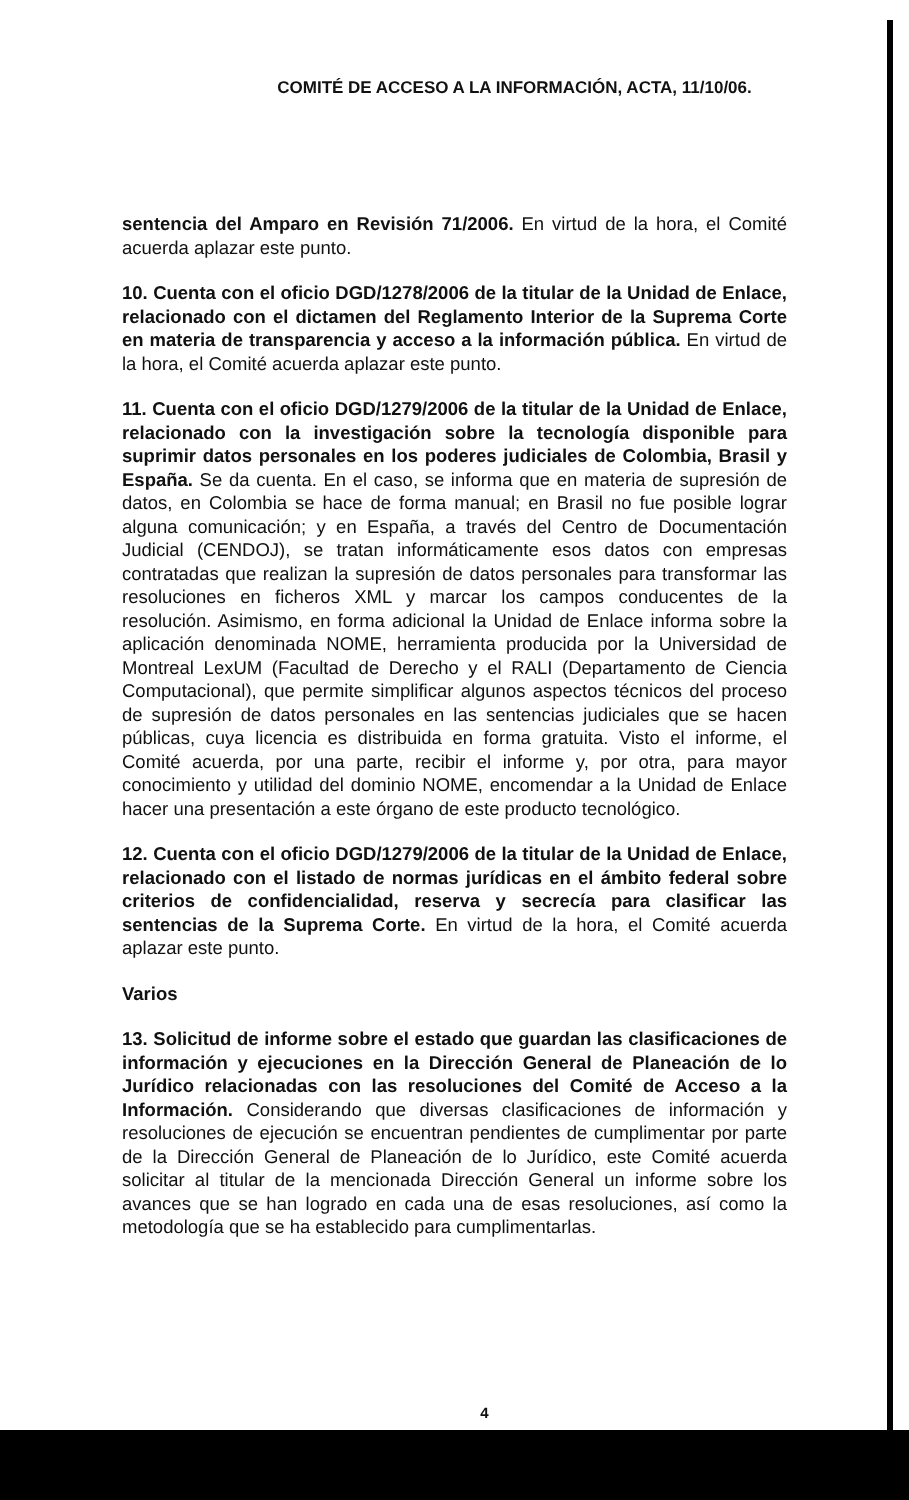COMITÉ DE ACCESO A LA INFORMACIÓN, ACTA, 11/10/06.
sentencia del Amparo en Revisión 71/2006. En virtud de la hora, el Comité acuerda aplazar este punto.
10. Cuenta con el oficio DGD/1278/2006 de la titular de la Unidad de Enlace, relacionado con el dictamen del Reglamento Interior de la Suprema Corte en materia de transparencia y acceso a la información pública. En virtud de la hora, el Comité acuerda aplazar este punto.
11. Cuenta con el oficio DGD/1279/2006 de la titular de la Unidad de Enlace, relacionado con la investigación sobre la tecnología disponible para suprimir datos personales en los poderes judiciales de Colombia, Brasil y España. Se da cuenta. En el caso, se informa que en materia de supresión de datos, en Colombia se hace de forma manual; en Brasil no fue posible lograr alguna comunicación; y en España, a través del Centro de Documentación Judicial (CENDOJ), se tratan informáticamente esos datos con empresas contratadas que realizan la supresión de datos personales para transformar las resoluciones en ficheros XML y marcar los campos conducentes de la resolución. Asimismo, en forma adicional la Unidad de Enlace informa sobre la aplicación denominada NOME, herramienta producida por la Universidad de Montreal LexUM (Facultad de Derecho y el RALI (Departamento de Ciencia Computacional), que permite simplificar algunos aspectos técnicos del proceso de supresión de datos personales en las sentencias judiciales que se hacen públicas, cuya licencia es distribuida en forma gratuita. Visto el informe, el Comité acuerda, por una parte, recibir el informe y, por otra, para mayor conocimiento y utilidad del dominio NOME, encomendar a la Unidad de Enlace hacer una presentación a este órgano de este producto tecnológico.
12. Cuenta con el oficio DGD/1279/2006 de la titular de la Unidad de Enlace, relacionado con el listado de normas jurídicas en el ámbito federal sobre criterios de confidencialidad, reserva y secrecía para clasificar las sentencias de la Suprema Corte. En virtud de la hora, el Comité acuerda aplazar este punto.
Varios
13. Solicitud de informe sobre el estado que guardan las clasificaciones de información y ejecuciones en la Dirección General de Planeación de lo Jurídico relacionadas con las resoluciones del Comité de Acceso a la Información. Considerando que diversas clasificaciones de información y resoluciones de ejecución se encuentran pendientes de cumplimentar por parte de la Dirección General de Planeación de lo Jurídico, este Comité acuerda solicitar al titular de la mencionada Dirección General un informe sobre los avances que se han logrado en cada una de esas resoluciones, así como la metodología que se ha establecido para cumplimentarlas.
4